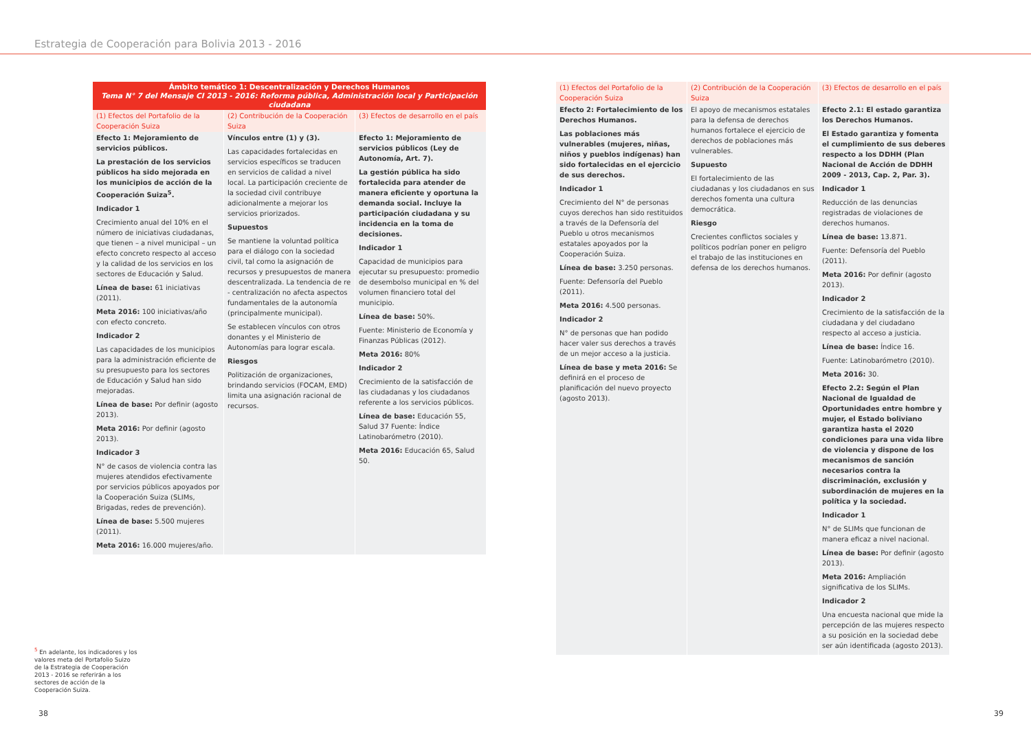Estrategia de Cooperación para Bolivia 2013 - 2016
| Ámbito temático 1: Descentralización y Derechos Humanos Tema N° 7 del Mensaje CI 2013 - 2016: Reforma pública, Administración local y Participación ciudadana | | |
| --- | --- | --- |
| (1) Efectos del Portafolio de la Cooperación Suiza | (2) Contribución de la Cooperación Suiza | (3) Efectos de desarrollo en el país |
| Efecto 1: Mejoramiento de servicios públicos. La prestación de los servicios públicos ha sido mejorada en los municipios de acción de la Cooperación Suiza<sup>5</sup>. Indicador 1 Crecimiento anual del 10% en el número de iniciativas ciudadanas, que tienen – a nivel municipal – un efecto concreto respecto al acceso y la calidad de los servicios en los sectores de Educación y Salud. Línea de base: 61 iniciativas (2011). Meta 2016: 100 iniciativas/año con efecto concreto. Indicador 2 Las capacidades de los municipios para la administración eficiente de su presupuesto para los sectores de Educación y Salud han sido mejoradas. Línea de base: Por definir (agosto 2013). Meta 2016: Por definir (agosto 2013). Indicador 3 N° de casos de violencia contra las mujeres atendidos efectivamente por servicios públicos apoyados por la Cooperación Suiza (SLIMs, Brigadas, redes de prevención). Línea de base: 5.500 mujeres (2011). Meta 2016: 16.000 mujeres/año. | Vínculos entre (1) y (3). Las capacidades fortalecidas en servicios específicos se traducen en servicios de calidad a nivel local. La participación creciente de la sociedad civil contribuye adicionalmente a mejorar los servicios priorizados. Supuestos Se mantiene la voluntad política para el diálogo con la sociedad civil, tal como la asignación de recursos y presupuestos de manera descentralizada. La tendencia de re - centralización no afecta aspectos fundamentales de la autonomía (principalmente municipal). Se establecen vínculos con otros donantes y el Ministerio de Autonomías para lograr escala. Riesgos Politización de organizaciones, brindando servicios (FOCAM, EMD) limita una asignación racional de recursos. | Efecto 1: Mejoramiento de servicios públicos (Ley de Autonomía, Art. 7). La gestión pública ha sido fortalecida para atender de manera eficiente y oportuna la demanda social. Incluye la participación ciudadana y su incidencia en la toma de decisiones. Indicador 1 Capacidad de municipios para ejecutar su presupuesto: promedio de desembolso municipal en % del volumen financiero total del municipio. Línea de base: 50%. Fuente: Ministerio de Economía y Finanzas Públicas (2012). Meta 2016: 80% Indicador 2 Crecimiento de la satisfacción de las ciudadanas y los ciudadanos referente a los servicios públicos. Línea de base: Educación 55, Salud 37 Fuente: Índice Latinobarómetro (2010). Meta 2016: Educación 65, Salud 50. |
| (1) Efectos del Portafolio de la Cooperación Suiza | (2) Contribución de la Cooperación Suiza | (3) Efectos de desarrollo en el país |
| --- | --- | --- |
| Efecto 2: Fortalecimiento de los Derechos Humanos. Las poblaciones más vulnerables (mujeres, niñas, niños y pueblos indígenas) han sido fortalecidas en el ejercicio de sus derechos. Indicador 1 Crecimiento del N° de personas cuyos derechos han sido restituidos a través de la Defensoría del Pueblo u otros mecanismos estatales apoyados por la Cooperación Suiza. Línea de base: 3.250 personas. Fuente: Defensoría del Pueblo (2011). Meta 2016: 4.500 personas. Indicador 2 N° de personas que han podido hacer valer sus derechos a través de un mejor acceso a la justicia. Línea de base y meta 2016: Se definirá en el proceso de planificación del nuevo proyecto (agosto 2013). | El apoyo de mecanismos estatales para la defensa de derechos humanos fortalece el ejercicio de derechos de poblaciones más vulnerables. Supuesto El fortalecimiento de las ciudadanas y los ciudadanos en sus derechos fomenta una cultura democrática. Riesgo Crecientes conflictos sociales y políticos podrían poner en peligro el trabajo de las instituciones en defensa de los derechos humanos. | Efecto 2.1: El estado garantiza los Derechos Humanos. El Estado garantiza y fomenta el cumplimiento de sus deberes respecto a los DDHH (Plan Nacional de Acción de DDHH 2009 - 2013, Cap. 2, Par. 3). Indicador 1 Reducción de las denuncias registradas de violaciones de derechos humanos. Línea de base: 13.871. Fuente: Defensoría del Pueblo (2011). Meta 2016: Por definir (agosto 2013). Indicador 2 Crecimiento de la satisfacción de la ciudadana y del ciudadano respecto al acceso a justicia. Línea de base: Índice 16. Fuente: Latinobarómetro (2010). Meta 2016: 30. Efecto 2.2: Según el Plan Nacional de Igualdad de Oportunidades entre hombre y mujer, el Estado boliviano garantiza hasta el 2020 condiciones para una vida libre de violencia y dispone de los mecanismos de sanción necesarios contra la discriminación, exclusión y subordinación de mujeres en la política y la sociedad. Indicador 1 N° de SLIMs que funcionan de manera eficaz a nivel nacional. Línea de base: Por definir (agosto 2013). Meta 2016: Ampliación significativa de los SLIMs. Indicador 2 Una encuesta nacional que mide la percepción de las mujeres respecto a su posición en la sociedad debe ser aún identificada (agosto 2013). |
<sup>5</sup> En adelante, los indicadores y los valores meta del Portafolio Suizo de la Estrategia de Cooperación 2013 - 2016 se referirán a los sectores de acción de la Cooperación Suiza.
38 39